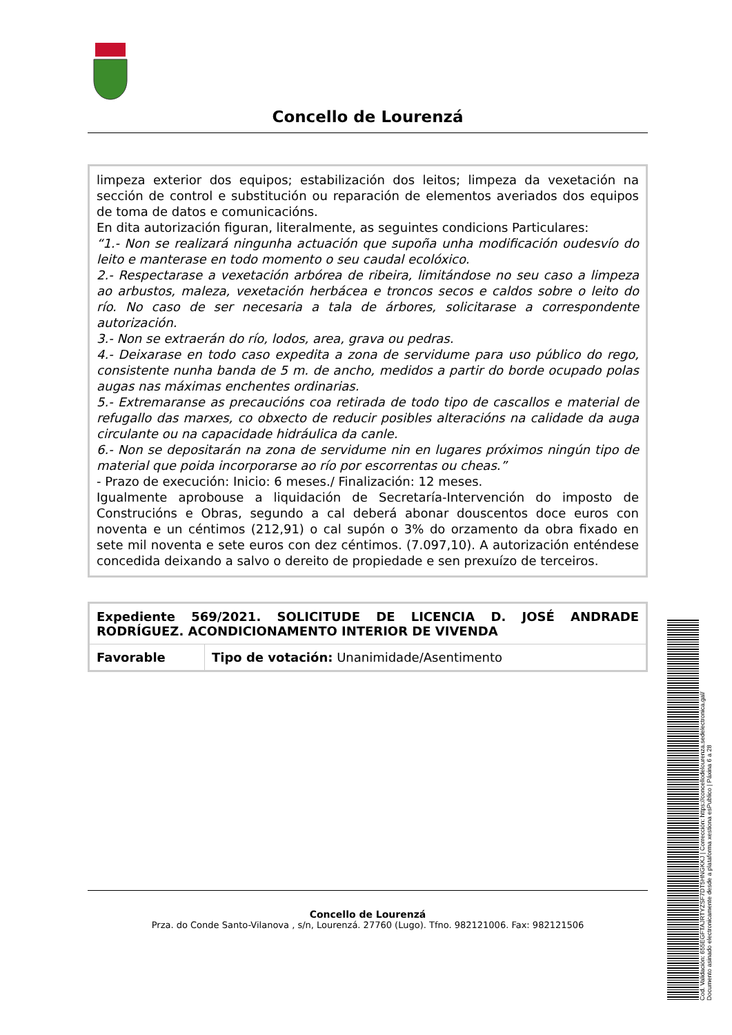Concello de Lourenzá
limpeza exterior dos equipos; estabilización dos leitos; limpeza da vexetación na sección de control e substitución ou reparación de elementos averiados dos equipos de toma de datos e comunicacións.
En dita autorización figuran, literalmente, as seguintes condicions Particulares:
“1.- Non se realizará ningunha actuación que supoña unha modificación oudesvío do leito e manterase en todo momento o seu caudal ecolóxico.
2.- Respectarase a vexetación arbórea de ribeira, limitándose no seu caso a limpeza ao arbustos, maleza, vexetación herbácea e troncos secos e caldos sobre o leito do río. No caso de ser necesaria a tala de árbores, solicitarase a correspondente autorización.
3.- Non se extraerán do río, lodos, area, grava ou pedras.
4.- Deixarase en todo caso expedita a zona de servidume para uso público do rego, consistente nunha banda de 5 m. de ancho, medidos a partir do borde ocupado polas augas nas máximas enchentes ordinarias.
5.- Extremaranse as precaucións coa retirada de todo tipo de cascallos e material de refugallo das marxes, co obxecto de reducir posibles alteracións na calidade da auga circulante ou na capacidade hidráulica da canle.
6.- Non se depositarán na zona de servidume nin en lugares próximos ningún tipo de material que poida incorporarse ao río por escorrentas ou cheas.”
- Prazo de execución: Inicio: 6 meses./ Finalización: 12 meses.
Igualmente aprobouse a liquidación de Secretaría-Intervención do imposto de Construcións e Obras, segundo a cal deberá abonar douscentos doce euros con noventa e un céntimos (212,91) o cal supón o 3% do orzamento da obra fixado en sete mil noventa e sete euros con dez céntimos. (7.097,10). A autorización enténdese concedida deixando a salvo o dereito de propiedade e sen prexuízo de terceiros.
| Expediente 569/2021. SOLICITUDE DE LICENCIA D. JOSÉ ANDRADE RODRÍGUEZ. ACONDICIONAMENTO INTERIOR DE VIVENDA | |
| Favorable | Tipo de votación: Unanimidade/Asentimento |
Concello de Lourenzá
Prza. do Conde Santo-Vilanova , s/n, Lourenzá. 27760 (Lugo). Tfno. 982121006. Fax: 982121506
Cod. Validación: 655EGFTAJRTYZSF7DT5HNGKKJ | Corrección: https://concellodelourenza.sedelectronica.gal/
Documento asinado electronicamente desde a plataforma xestiona esPublico | Páxina 6 a 28